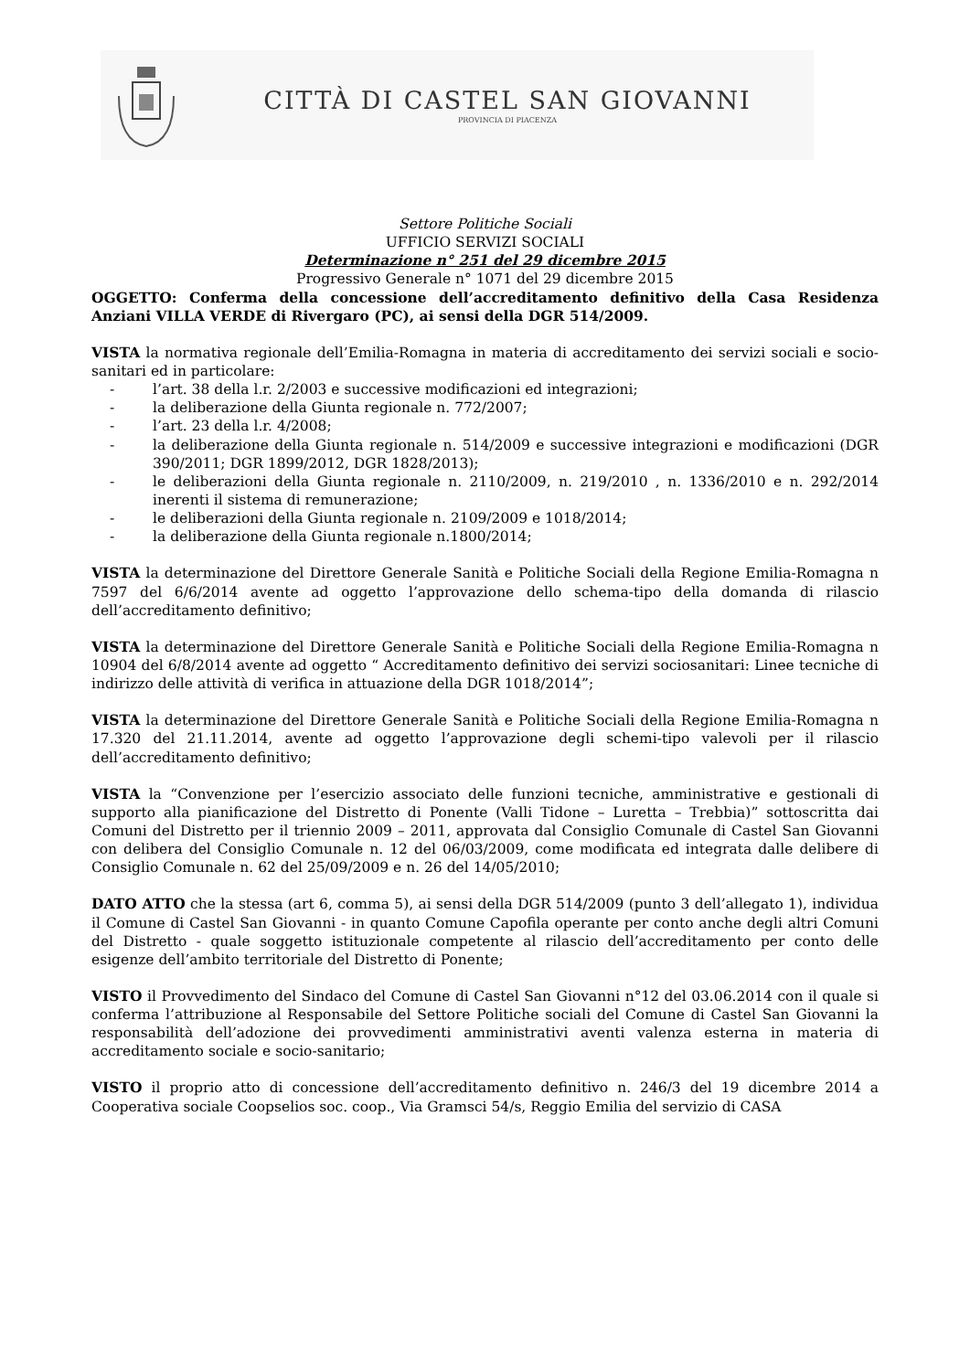CITTÀ DI CASTEL SAN GIOVANNI
PROVINCIA DI PIACENZA
Settore Politiche Sociali
UFFICIO SERVIZI SOCIALI
Determinazione n° 251 del 29 dicembre 2015
Progressivo Generale n° 1071 del 29 dicembre 2015
OGGETTO: Conferma della concessione dell’accreditamento definitivo della Casa Residenza Anziani VILLA VERDE di Rivergaro (PC), ai sensi della DGR 514/2009.
VISTA la normativa regionale dell’Emilia-Romagna in materia di accreditamento dei servizi sociali e socio-sanitari ed in particolare:
- l’art. 38 della l.r. 2/2003 e successive modificazioni ed integrazioni;
- la deliberazione della Giunta regionale n. 772/2007;
- l’art. 23 della l.r. 4/2008;
- la deliberazione della Giunta regionale n. 514/2009 e successive integrazioni e modificazioni (DGR 390/2011; DGR 1899/2012, DGR 1828/2013);
- le deliberazioni della Giunta regionale n. 2110/2009, n. 219/2010 , n. 1336/2010 e n. 292/2014 inerenti il sistema di remunerazione;
- le deliberazioni della Giunta regionale n. 2109/2009 e 1018/2014;
- la deliberazione della Giunta regionale n.1800/2014;
VISTA la determinazione del Direttore Generale Sanità e Politiche Sociali della Regione Emilia-Romagna n 7597 del 6/6/2014 avente ad oggetto l’approvazione dello schema-tipo della domanda di rilascio dell’accreditamento definitivo;
VISTA la determinazione del Direttore Generale Sanità e Politiche Sociali della Regione Emilia-Romagna n 10904 del 6/8/2014 avente ad oggetto “ Accreditamento definitivo dei servizi sociosanitari: Linee tecniche di indirizzo delle attività di verifica in attuazione della DGR 1018/2014”;
VISTA la determinazione del Direttore Generale Sanità e Politiche Sociali della Regione Emilia-Romagna n 17.320 del 21.11.2014, avente ad oggetto l’approvazione degli schemi-tipo valevoli per il rilascio dell’accreditamento definitivo;
VISTA la “Convenzione per l’esercizio associato delle funzioni tecniche, amministrative e gestionali di supporto alla pianificazione del Distretto di Ponente (Valli Tidone – Luretta – Trebbia)” sottoscritta dai Comuni del Distretto per il triennio 2009 – 2011, approvata dal Consiglio Comunale di Castel San Giovanni con delibera del Consiglio Comunale n. 12 del 06/03/2009, come modificata ed integrata dalle delibere di Consiglio Comunale n. 62 del 25/09/2009 e n. 26 del 14/05/2010;
DATO ATTO che la stessa (art 6, comma 5), ai sensi della DGR 514/2009 (punto 3 dell’allegato 1), individua il Comune di Castel San Giovanni - in quanto Comune Capofila operante per conto anche degli altri Comuni del Distretto - quale soggetto istituzionale competente al rilascio dell’accreditamento per conto delle esigenze dell’ambito territoriale del Distretto di Ponente;
VISTO il Provvedimento del Sindaco del Comune di Castel San Giovanni n°12 del 03.06.2014 con il quale si conferma l’attribuzione al Responsabile del Settore Politiche sociali del Comune di Castel San Giovanni la responsabilità dell’adozione dei provvedimenti amministrativi aventi valenza esterna in materia di accreditamento sociale e socio-sanitario;
VISTO il proprio atto di concessione dell’accreditamento definitivo n. 246/3 del 19 dicembre 2014 a Cooperativa sociale Coopselios soc. coop., Via Gramsci 54/s, Reggio Emilia del servizio di CASA